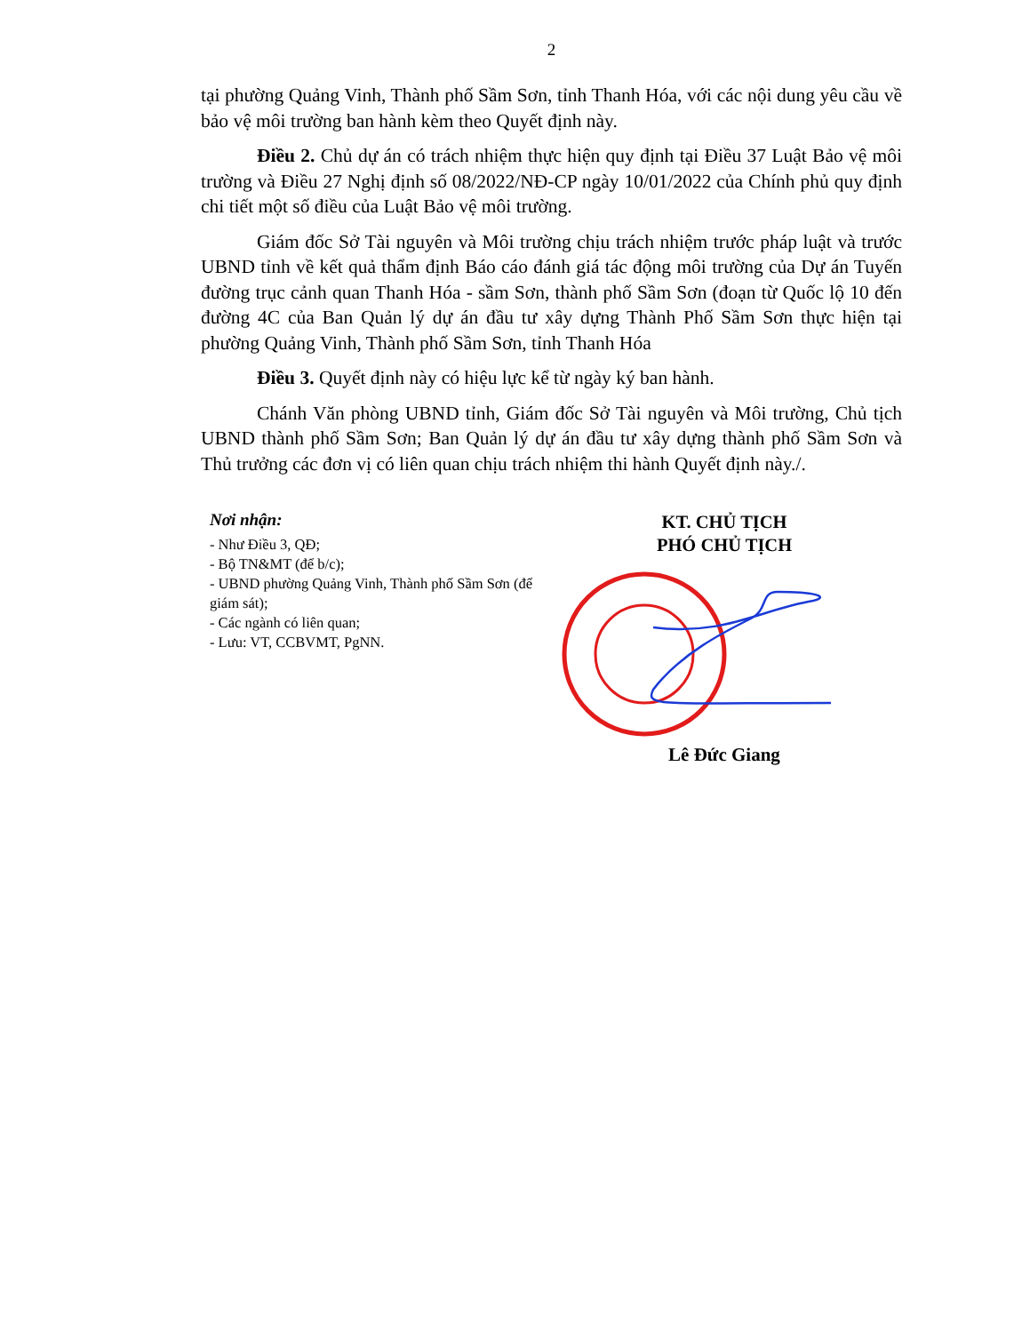2
tại phường Quảng Vinh, Thành phố Sầm Sơn, tỉnh Thanh Hóa, với các nội dung yêu cầu về bảo vệ môi trường ban hành kèm theo Quyết định này.
Điều 2. Chủ dự án có trách nhiệm thực hiện quy định tại Điều 37 Luật Bảo vệ môi trường và Điều 27 Nghị định số 08/2022/NĐ-CP ngày 10/01/2022 của Chính phủ quy định chi tiết một số điều của Luật Bảo vệ môi trường.
Giám đốc Sở Tài nguyên và Môi trường chịu trách nhiệm trước pháp luật và trước UBND tỉnh về kết quả thẩm định Báo cáo đánh giá tác động môi trường của Dự án Tuyến đường trục cảnh quan Thanh Hóa - sầm Sơn, thành phố Sầm Sơn (đoạn từ Quốc lộ 10 đến đường 4C của Ban Quản lý dự án đầu tư xây dựng Thành Phố Sầm Sơn thực hiện tại phường Quảng Vinh, Thành phố Sầm Sơn, tỉnh Thanh Hóa
Điều 3. Quyết định này có hiệu lực kể từ ngày ký ban hành.
Chánh Văn phòng UBND tỉnh, Giám đốc Sở Tài nguyên và Môi trường, Chủ tịch UBND thành phố Sầm Sơn; Ban Quản lý dự án đầu tư xây dựng thành phố Sầm Sơn và Thủ trưởng các đơn vị có liên quan chịu trách nhiệm thi hành Quyết định này./.
Nơi nhận:
- Như Điều 3, QĐ;
- Bộ TN&MT (để b/c);
- UBND phường Quảng Vinh, Thành phố Sầm Sơn (để giám sát);
- Các ngành có liên quan;
- Lưu: VT, CCBVMT, PgNN.
KT. CHỦ TỊCH
PHÓ CHỦ TỊCH
Lê Đức Giang